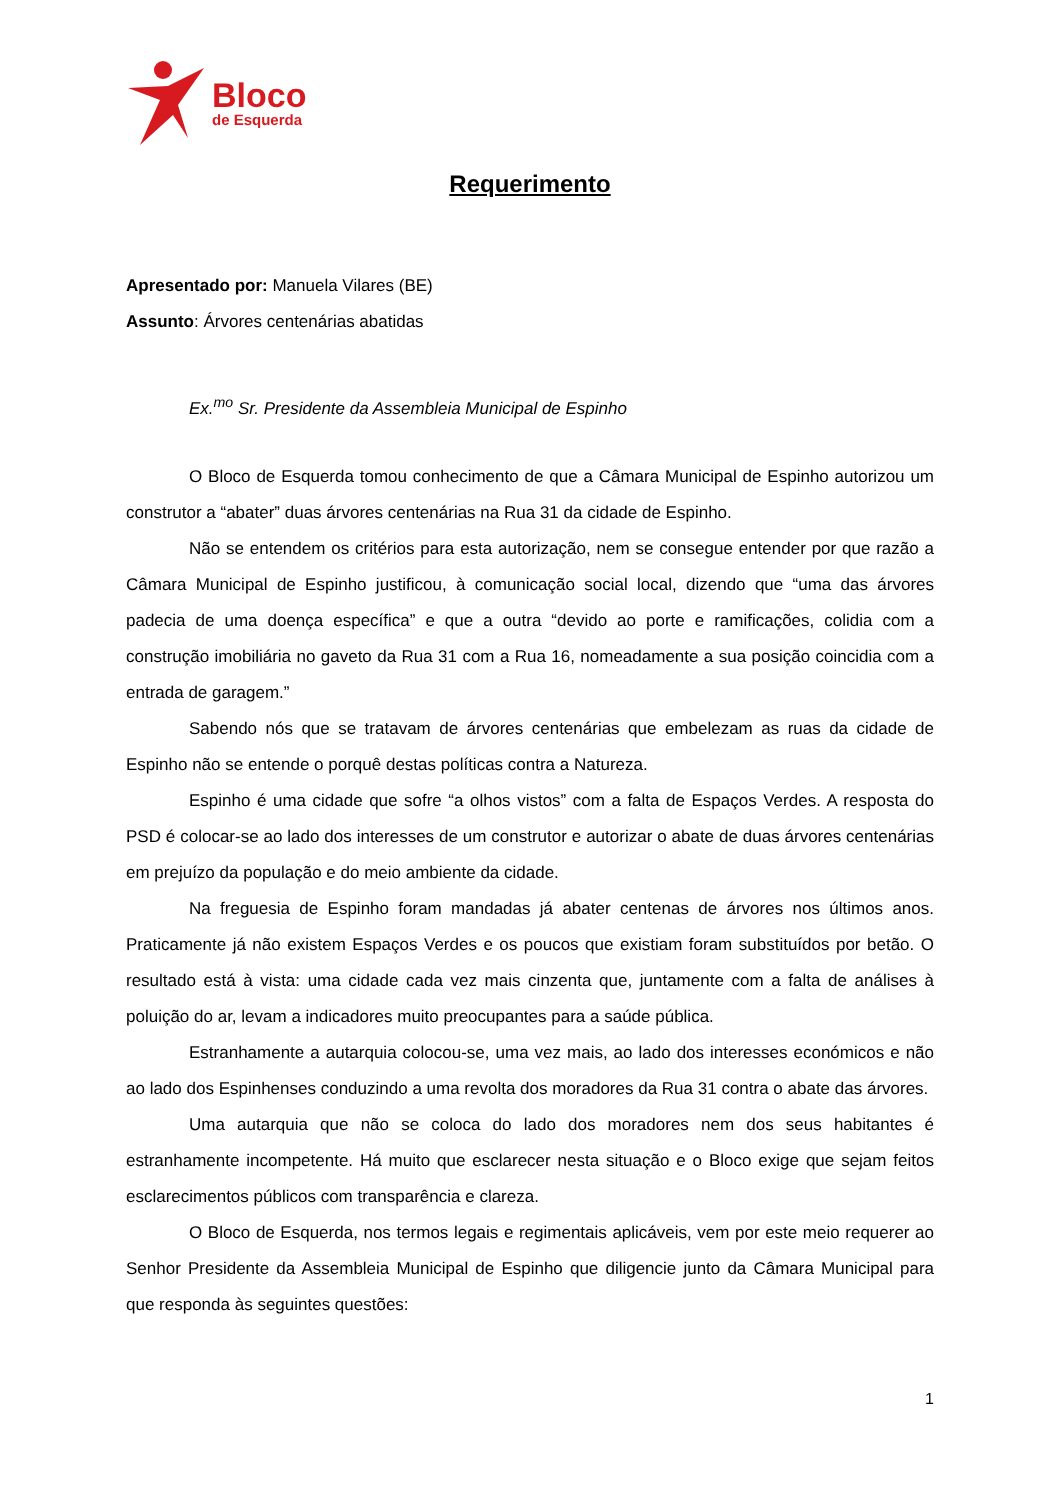Bloco
de Esquerda
Requerimento
Apresentado por: Manuela Vilares (BE)
Assunto: Árvores centenárias abatidas
Ex.<sup>mo</sup> Sr. Presidente da Assembleia Municipal de Espinho
O Bloco de Esquerda tomou conhecimento de que a Câmara Municipal de Espinho autorizou um construtor a “abater” duas árvores centenárias na Rua 31 da cidade de Espinho.
Não se entendem os critérios para esta autorização, nem se consegue entender por que razão a Câmara Municipal de Espinho justificou, à comunicação social local, dizendo que “uma das árvores padecia de uma doença específica” e que a outra “devido ao porte e ramificações, colidia com a construção imobiliária no gaveto da Rua 31 com a Rua 16, nomeadamente a sua posição coincidia com a entrada de garagem.”
Sabendo nós que se tratavam de árvores centenárias que embelezam as ruas da cidade de Espinho não se entende o porquê destas políticas contra a Natureza.
Espinho é uma cidade que sofre “a olhos vistos” com a falta de Espaços Verdes. A resposta do PSD é colocar-se ao lado dos interesses de um construtor e autorizar o abate de duas árvores centenárias em prejuízo da população e do meio ambiente da cidade.
Na freguesia de Espinho foram mandadas já abater centenas de árvores nos últimos anos. Praticamente já não existem Espaços Verdes e os poucos que existiam foram substituídos por betão. O resultado está à vista: uma cidade cada vez mais cinzenta que, juntamente com a falta de análises à poluição do ar, levam a indicadores muito preocupantes para a saúde pública.
Estranhamente a autarquia colocou-se, uma vez mais, ao lado dos interesses económicos e não ao lado dos Espinhenses conduzindo a uma revolta dos moradores da Rua 31 contra o abate das árvores.
Uma autarquia que não se coloca do lado dos moradores nem dos seus habitantes é estranhamente incompetente. Há muito que esclarecer nesta situação e o Bloco exige que sejam feitos esclarecimentos públicos com transparência e clareza.
O Bloco de Esquerda, nos termos legais e regimentais aplicáveis, vem por este meio requerer ao Senhor Presidente da Assembleia Municipal de Espinho que diligencie junto da Câmara Municipal para que responda às seguintes questões:
1